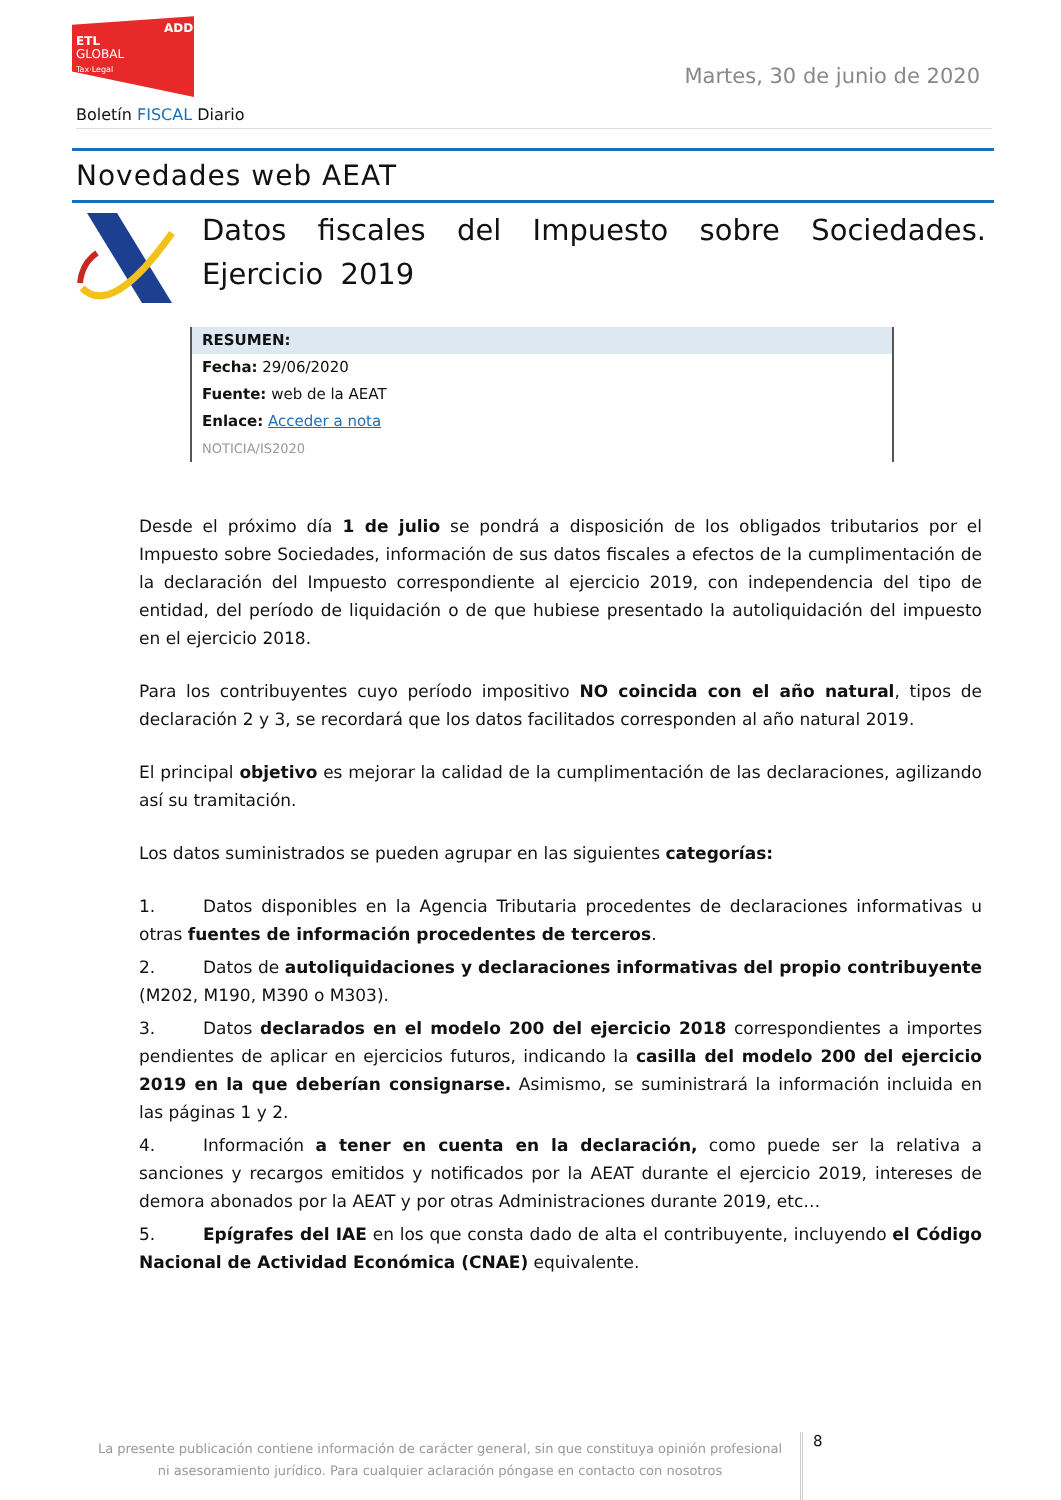ADD
ETL
GLOBAL
Tax·Legal
Martes, 30 de junio de 2020
Boletín FISCAL Diario
Novedades web AEAT
Datos fiscales del Impuesto sobre Sociedades. Ejercicio 2019
RESUMEN:
Fecha: 29/06/2020
Fuente: web de la AEAT
Enlace: Acceder a nota
NOTICIA/IS2020
Desde el próximo día 1 de julio se pondrá a disposición de los obligados tributarios por el Impuesto sobre Sociedades, información de sus datos fiscales a efectos de la cumplimentación de la declaración del Impuesto correspondiente al ejercicio 2019, con independencia del tipo de entidad, del período de liquidación o de que hubiese presentado la autoliquidación del impuesto en el ejercicio 2018.
Para los contribuyentes cuyo período impositivo NO coincida con el año natural, tipos de declaración 2 y 3, se recordará que los datos facilitados corresponden al año natural 2019.
El principal objetivo es mejorar la calidad de la cumplimentación de las declaraciones, agilizando así su tramitación.
Los datos suministrados se pueden agrupar en las siguientes categorías:
1. Datos disponibles en la Agencia Tributaria procedentes de declaraciones informativas u otras fuentes de información procedentes de terceros.
2. Datos de autoliquidaciones y declaraciones informativas del propio contribuyente (M202, M190, M390 o M303).
3. Datos declarados en el modelo 200 del ejercicio 2018 correspondientes a importes pendientes de aplicar en ejercicios futuros, indicando la casilla del modelo 200 del ejercicio 2019 en la que deberían consignarse. Asimismo, se suministrará la información incluida en las páginas 1 y 2.
4. Información a tener en cuenta en la declaración, como puede ser la relativa a sanciones y recargos emitidos y notificados por la AEAT durante el ejercicio 2019, intereses de demora abonados por la AEAT y por otras Administraciones durante 2019, etc…
5. Epígrafes del IAE en los que consta dado de alta el contribuyente, incluyendo el Código Nacional de Actividad Económica (CNAE) equivalente.
La presente publicación contiene información de carácter general, sin que constituya opinión profesional ni asesoramiento jurídico. Para cualquier aclaración póngase en contacto con nosotros
8